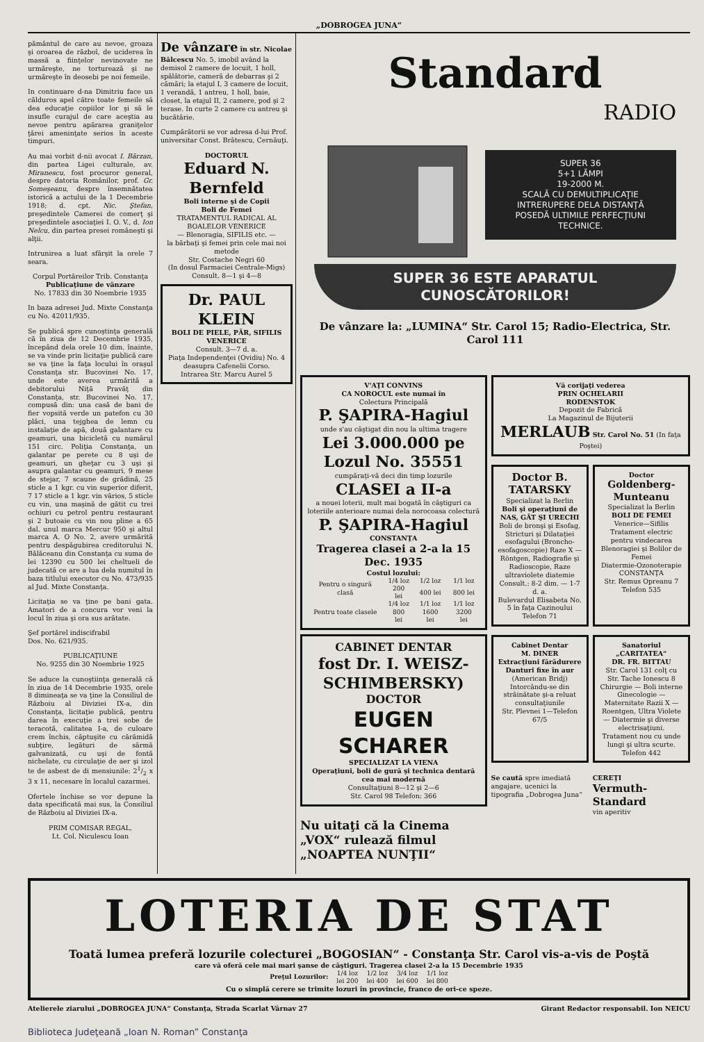„DOBROGEA JUNA“
pământul de care au nevoe, groaza şi oroarea de războî, de uciderea în massă a fiinţelor nevinovate ne urmăreşte, ne tortureazâ şi ne urmăreşte în deosebi pe noi femeile.
In continuare d-na Dimitriu face un călduros apel către toate femeile să dea educaţie copiilor lor şi să le insufle curajul de care aceştia au nevoe pentru apărarea graniţelor ţărei ameninţate serios în aceste timpuri.
Au mai vorbit d-nii avocat I. Bărzan, din partea Ligei culturale, av. Miranescu, fost procuror general, despre datoria Românilor, prof. Gr. Someşeanu, despre însemnătatea istorică a actului de la 1 Decembrie 1918; d. cpt. Nic. Ştefan, preşedintele Camerei de comerţ şi preşedintele asociaţiei I. O. V., d. Ion Nelcu, din partea presei româneşti şi alţii.
Intrunirea a luat sfârşit la orele 7 seara.
Corpul Portăreilor Trib. Constanţa
Publicaţiune de vânzare
No. 17833 din 30 Noembrie 1935
In baza adresei Jud. Mixte Constanţa cu No. 42011/935.
Se publică spre cunoştinţa generală că în ziua de 12 Decembrie 1935, începând dela orele 10 dim. înainte, se va vinde prin licitaţie publică care se va ţine la faţa locului în oraşul Constanţa str. Bucovinei No. 17, unde este averea urmărită a debitorului Niţă Pravăţ din Constanţa, str. Bucovinei No. 17, compusă din: una casă de bani de fier vopsită verde un patefon cu 30 plăci, una tejghea de lemn cu instalaţie de apă, două galantare cu geamuri, una bicicletă cu numărul 151 circ. Poliţia Constanţa, un galantar pe perete cu 8 uşi de geamuri, un gheţar cu 3 uşi şi asupra galantar cu geamuri, 9 mese de stejar, 7 scaune de grădină, 25 sticle a 1 kgr. cu vin superior diferit, 7 17 sticle a 1 kgr. vin vărios, 5 sticle cu vin, una maşină de gătit cu trei ochiuri cu petrol pentru restaurant şi 2 butoaie cu vin nou pline a 65 dal. unul marca Mercur 950 şi altul marca A. O No. 2, avere urmărită pentru despăgubirea creditorului N. Bălăceanu din Constanţa cu suma de lei 12390 cu 500 lei cheltueli de judecată ce are a lua dela numitul în baza titlului executor cu No. 473/935 al Jud. Mixte Constanţa.
Licitaţia se va ţine pe bani gata. Amatori de a concura vor veni la locul în ziua şi ora sus arătate.
Şef portărel indiscifrabil
Dos. No. 621/935.
PUBLICAŢIUNE
No. 9255 din 30 Noembrie 1925
Se aduce la cunoştiinţa generală că în ziua de 14 Decembrie 1935, orele 8 dimineaţa se va ţine la Consiliul de Războiu al Diviziei IX-a, din Constanţa, licitaţie publică, pentru darea în execuţie a trei sobe de teracotă, calitatea I-a, de culoare crem închis, căptuşite cu cărămidă subţire, legături de sârmă galvanizată, cu uşi de fontă nichelate, cu circulaţie de aer şi izol te de asbest de di mensiunile: 21/2 x 3 x 11, necesare în localul cazarmei.
Ofertele închise se vor depune la data specificată mai sus, la Consiliul de Războiu al Diviziei IX-a.
PRIM COMISAR REGAL,
Lt. Col. Niculescu Ioan
De vânzare în str. Nicolae Bălcescu No. 5, imobil având la demisol 2 camere de locuit, 1 holl, spălătorie, cameră de debarras şi 2 cămări; la etajul I, 3 camere de locuit, 1 verandă, 1 antreu, 1 holl, baie, closet, la etajul II, 2 camere, pod şi 2 terase. In curte 2 camere cu antreu şi bucătărie.
Cumpărătorii se vor adresa d-lui Prof. universitar Const. Brătescu, Cernăuţi.
DOCTORUL
Eduard N. Bernfeld
Boli interne şi de Copii
Boli de Femei
TRATAMENTUL RADICAL AL BOALELOR VENERICE
— Blenoragia, SIFILIS etc. —
la bărbaţi şi femei prin cele mai noi metode
Str. Costache Negri 60
(In dosul Farmaciei Centrale-Migs)
Consult. 8—1 şi 4—8
Dr. PAUL KLEIN
BOLI DE PIELE, PĂR, SIFILIS
VENERICE
Consult. 3—7 d. a.
Piaţa Independenţei (Ovidiu) No. 4 deasupra Cafenelii Corso.
Intrarea Str. Marcu Aurel 5
Standard
RADIO
SUPER 36
5+1 LĂMPI
19-2000 M.
SCALĂ CU DEMULTIPLICAŢIE
INTRERUPERE DELA DISTANŢĂ
POSEDĂ ULTIMILE PERFECŢIUNI TECHNICE.
SUPER 36 ESTE APARATUL CUNOSCĂTORILOR!
De vânzare la: „LUMINA“ Str. Carol 15; Radio-Electrica, Str. Carol 111
V'AŢI CONVINS
CA NOROCUL este numai în
Colectura Principală
P. ŞAPIRA-Hagiul
unde s'au câştigat din nou la ultima tragere
Lei 3.000.000 pe Lozul No. 35551
cumpăraţi-vă deci din timp lozurile
CLASEI a II-a
a nouei loterii, mult mai bogată în câştiguri ca loteriile anterioare numai dela norocoasa colectură
P. ŞAPIRA-Hagiul
CONSTANŢA
Tragerea clasei a 2-a la 15 Dec. 1935
Costul lozului:
| Pentru o singură clasă | 1/4 loz | 1/2 loz | 1/1 loz |
| | 200 lei | 400 lei | 800 lei |
| Pentru toate clasele | 1/4 loz | 1/1 loz | 1/1 loz |
| | 800 lei | 1600 lei | 3200 lei |
CABINET DENTAR
fost Dr. I. WEISZ-SCHIMBERSKY)
DOCTOR
EUGEN SCHARER
SPECIALIZAT LA VIENA
Operaţiuni, boli de gură şi technica dentară cea mai modernă
Consultaţiuni 8—12 şi 2—6
Str. Carol 98 Telefon: 366
Nu uitaţi că la Cinema „VOX“ rulează filmul „NOAPTEA NUNŢII“
Vă corijaţi vederea
PRIN OCHELARII
RODENSTOK
Depozit de Fabrică
La Magazinul de Bijuterii
MERLAUB Str. Carol No. 51 (In faţa Poştei)
Doctor B. TATARSKY
Specializat la Berlin
Boli şi operaţiuni de NAS, GÂT ŞI URECHI
Boli de bronşi şi Esofag, Stricturi şi Dilataţiei esofagului (Broncho-esofagoscopie) Raze X — Röntgen, Radiografie şi Radioscopie, Raze ultraviolete diatemie
Consult.: 8-2 dim. — 1-7 d. a.
Bulevardul Elisabeta No. 5 în faţa Cazinoului
Telefon 71
Doctor
Goldenberg-Munteanu
Specializat la Berlin
BOLI DE FEMEI
Venerice—Sifilis
Tratament electric pentru vindecarea Blenoragiei şi Bolilor de Femei
Diatermie-Ozonoterapie
CONSTANŢA
Str. Remus Opreanu 7
Telefon 535
Cabinet Dentar
M. DINER
Extracţiuni fărădurere
Danturi fixe în aur
(American Bridj)
Intorcându-se din străinătate şi-a reluat consultaţiunile
Str. Plevnei 1—Telefon 67/5
Sanatoriul
„CARITATEA“
DR. FR. BITTAU
Str. Carol 131 colţ cu Str. Tache Ionescu 8
Chirurgie — Boli interne Ginecologie — Maternitate Razii X — Roentgen, Ultra Violete — Diatermie şi diverse electrisaţiuni.
Tratament nou cu unde lungi şi ultra scurte.
Telefon 442
Se caută spre imediată angajare, ucenici la tipografia „Dobrogea Juna“
CEREŢI
Vermuth-Standard
vin aperitiv
LOTERIA DE STAT
Toată lumea preferă lozurile colecturei „BOGOSIAN“ - Constanţa Str. Carol vis-a-vis de Poştă
care vă oferă cele mai mari şanse de câştiguri. Tragerea clasei 2-a la 15 Decembrie 1935
| Preţul Lozurilor: | 1/4 loz | 1/2 loz | 3/4 loz | 1/1 loz |
| | lei 200 | lei 400 | lei 600 | lei 800 |
Cu o simplă cerere se trimite lozuri în provincie, franco de ori-ce speze.
Atelierele ziarului „DOBROGEA JUNA“ Constanţa, Strada Scarlat Vârnav 27 Girant Redactor responsabil. Ion NEICU
Biblioteca Judeţeană „Ioan N. Roman” Constanţa